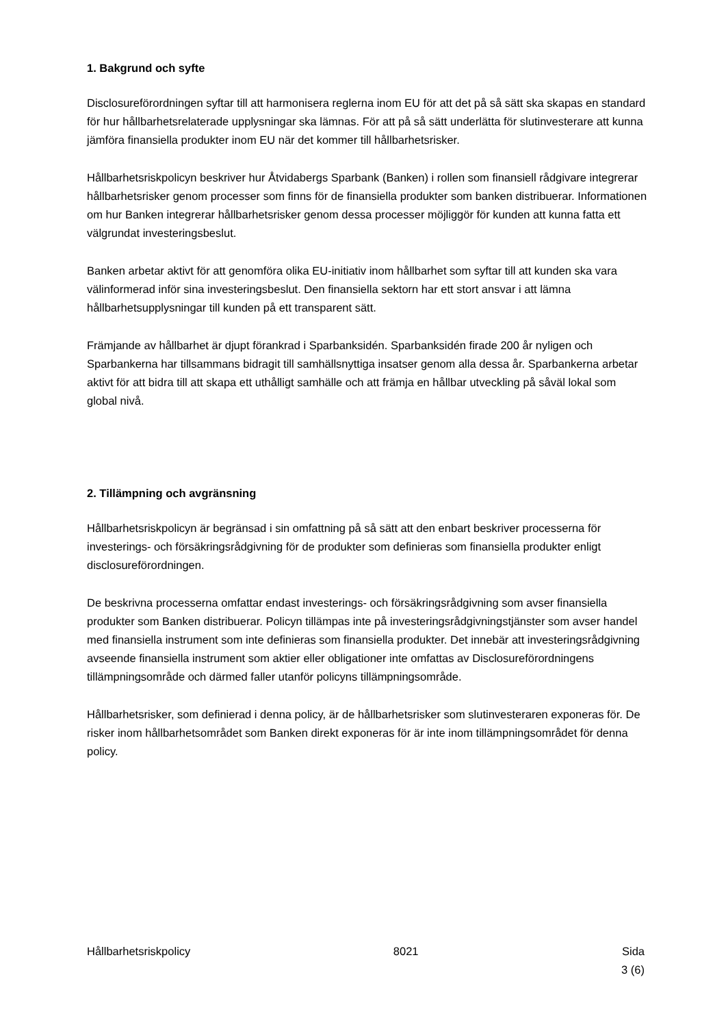1. Bakgrund och syfte
Disclosureförordningen syftar till att harmonisera reglerna inom EU för att det på så sätt ska skapas en standard för hur hållbarhetsrelaterade upplysningar ska lämnas. För att på så sätt underlätta för slutinvesterare att kunna jämföra finansiella produkter inom EU när det kommer till hållbarhetsrisker.
Hållbarhetsriskpolicyn beskriver hur Åtvidabergs Sparbank (Banken) i rollen som finansiell rådgivare integrerar hållbarhetsrisker genom processer som finns för de finansiella produkter som banken distribuerar. Informationen om hur Banken integrerar hållbarhetsrisker genom dessa processer möjliggör för kunden att kunna fatta ett välgrundat investeringsbeslut.
Banken arbetar aktivt för att genomföra olika EU-initiativ inom hållbarhet som syftar till att kunden ska vara välinformerad inför sina investeringsbeslut. Den finansiella sektorn har ett stort ansvar i att lämna hållbarhetsupplysningar till kunden på ett transparent sätt.
Främjande av hållbarhet är djupt förankrad i Sparbanksidén. Sparbanksidén firade 200 år nyligen och Sparbankerna har tillsammans bidragit till samhällsnyttiga insatser genom alla dessa år. Sparbankerna arbetar aktivt för att bidra till att skapa ett uthålligt samhälle och att främja en hållbar utveckling på såväl lokal som global nivå.
2. Tillämpning och avgränsning
Hållbarhetsriskpolicyn är begränsad i sin omfattning på så sätt att den enbart beskriver processerna för investerings- och försäkringsrådgivning för de produkter som definieras som finansiella produkter enligt disclosureförordningen.
De beskrivna processerna omfattar endast investerings- och försäkringsrådgivning som avser finansiella produkter som Banken distribuerar. Policyn tillämpas inte på investeringsrådgivningstjänster som avser handel med finansiella instrument som inte definieras som finansiella produkter. Det innebär att investeringsrådgivning avseende finansiella instrument som aktier eller obligationer inte omfattas av Disclosureförordningens tillämpningsområde och därmed faller utanför policyns tillämpningsområde.
Hållbarhetsrisker, som definierad i denna policy, är de hållbarhetsrisker som slutinvesteraren exponeras för. De risker inom hållbarhetsområdet som Banken direkt exponeras för är inte inom tillämpningsområdet för denna policy.
Hållbarhetsriskpolicy 8021 Sida
3 (6)